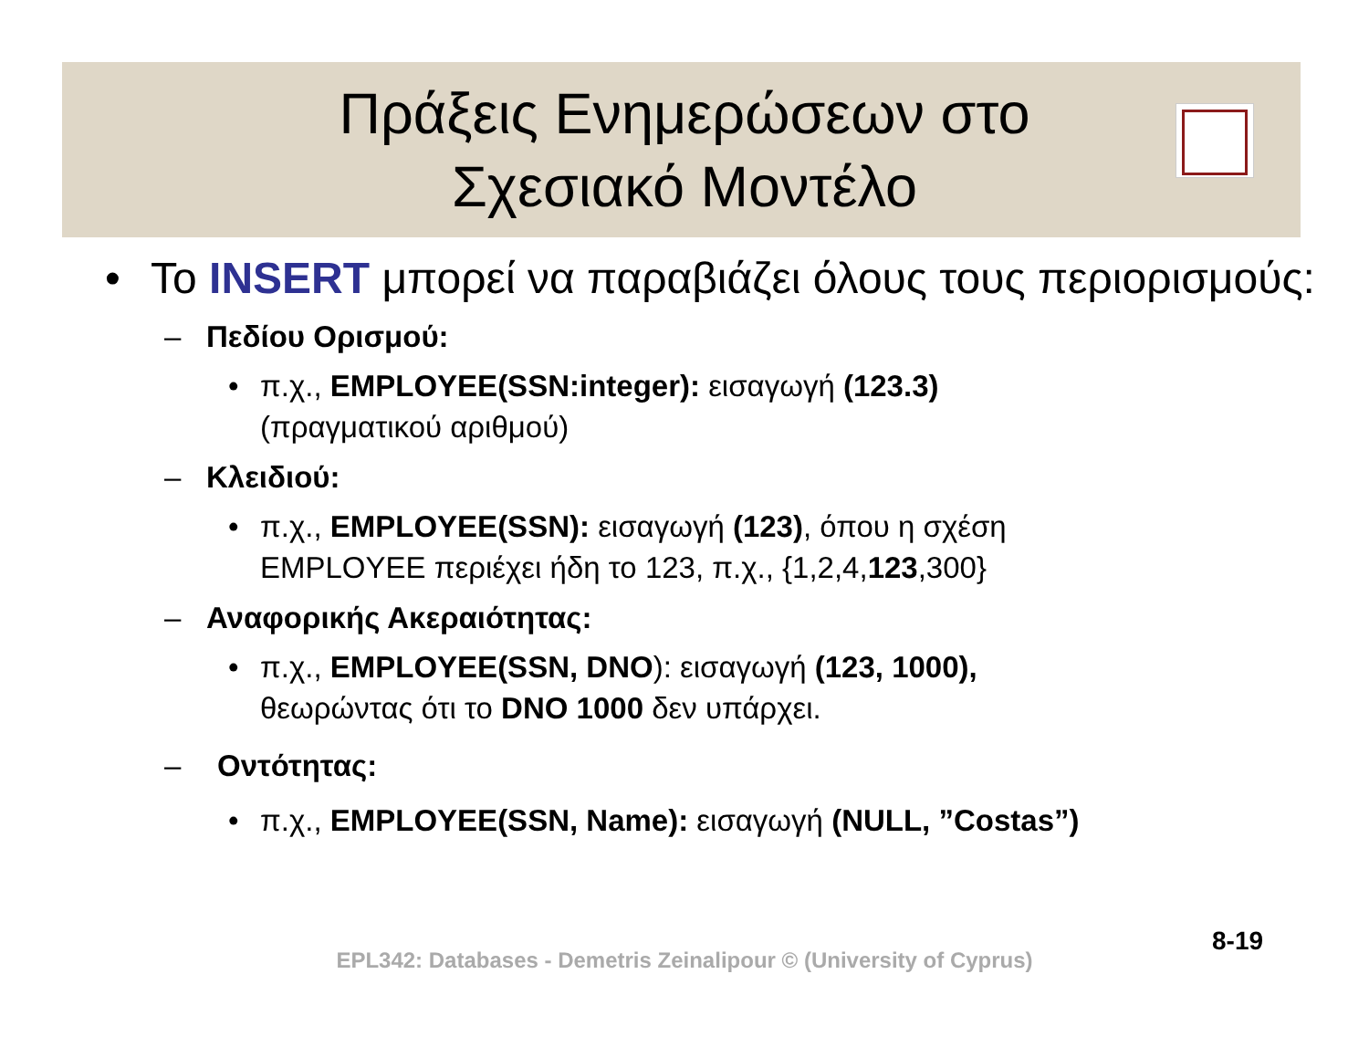Πράξεις Ενημερώσεων στο
Σχεσιακό Μοντέλο
• Το INSERT μπορεί να παραβιάζει όλους τους περιορισμούς:
– Πεδίου Ορισμού:
• π.χ., EMPLOYEE(SSN:integer): εισαγωγή (123.3)
(πραγματικού αριθμού)
– Κλειδιού:
• π.χ., EMPLOYEE(SSN): εισαγωγή (123), όπου η σχέση
EMPLOYEE περιέχει ήδη το 123, π.χ., {1,2,4,123,300}
– Αναφορικής Ακεραιότητας:
• π.χ., EMPLOYEE(SSN, DNO): εισαγωγή (123, 1000),
θεωρώντας ότι το DNO 1000 δεν υπάρχει.
– Οντότητας:
• π.χ., EMPLOYEE(SSN, Name): εισαγωγή (NULL, ”Costas”)
EPL342: Databases - Demetris Zeinalipour © (University of Cyprus)
8-19